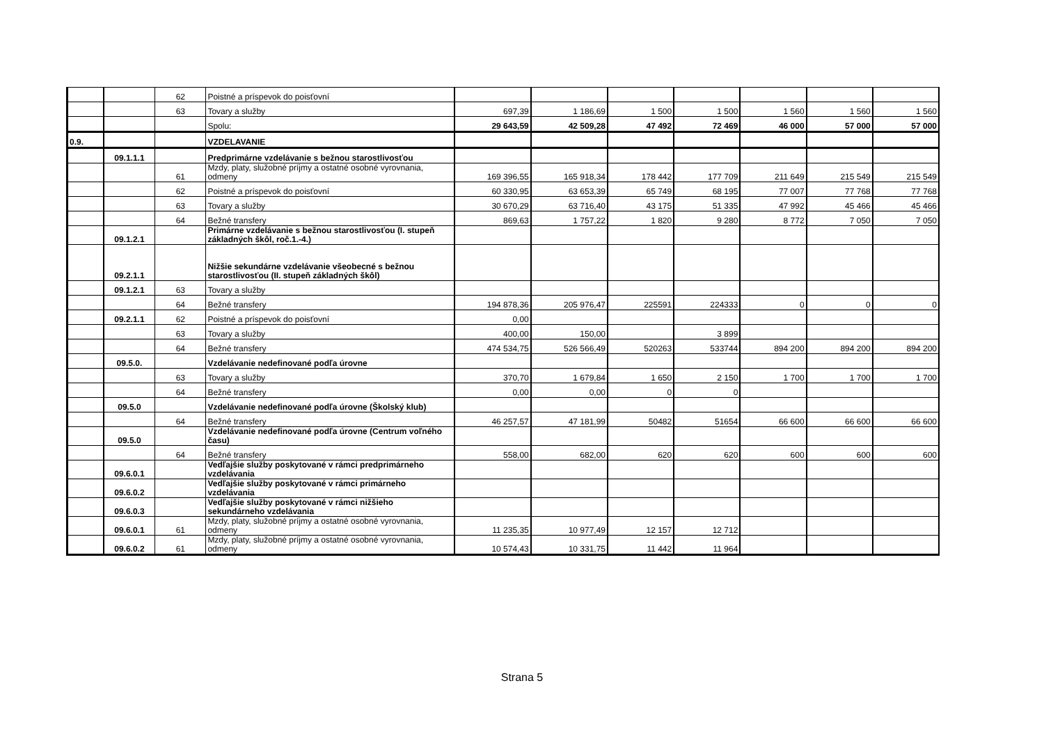| | | 62 | Poistné a príspevok do poisťovní | | | | | | | |
| | | 63 | Tovary a služby | 697,39 | 1 186,69 | 1 500 | 1 500 | 1 560 | 1 560 | 1 560 |
| | | | Spolu: | 29 643,59 | 42 509,28 | 47 492 | 72 469 | 46 000 | 57 000 | 57 000 |
| 0.9. | | | VZDELAVANIE | | | | | | | |
| | 09.1.1.1 | | Predprimárne vzdelávanie s bežnou starostlivosťou | | | | | | | |
| | | 61 | Mzdy, platy, služobné príjmy a ostatné osobné vyrovnania, odmeny | 169 396,55 | 165 918,34 | 178 442 | 177 709 | 211 649 | 215 549 | 215 549 |
| | | 62 | Poistné a príspevok do poisťovní | 60 330,95 | 63 653,39 | 65 749 | 68 195 | 77 007 | 77 768 | 77 768 |
| | | 63 | Tovary a služby | 30 670,29 | 63 716,40 | 43 175 | 51 335 | 47 992 | 45 466 | 45 466 |
| | | 64 | Bežné transfery | 869,63 | 1 757,22 | 1 820 | 9 280 | 8 772 | 7 050 | 7 050 |
| | 09.1.2.1 | | Primárne vzdelávanie s bežnou starostlivosťou (I. stupeň základných škôl, roč.1.-4.) | | | | | | | |
| | 09.2.1.1 | | Nižšie sekundárne vzdelávanie všeobecné s bežnou starostlivosťou (II. stupeň základných škôl) | | | | | | | |
| | 09.1.2.1 | 63 | Tovary a služby | | | | | | | |
| | | 64 | Bežné transfery | 194 878,36 | 205 976,47 | 225591 | 224333 | 0 | 0 | 0 |
| | 09.2.1.1 | 62 | Poistné a príspevok do poisťovní | 0,00 | | | | | | |
| | | 63 | Tovary a služby | 400,00 | 150,00 | | 3 899 | | | |
| | | 64 | Bežné transfery | 474 534,75 | 526 566,49 | 520263 | 533744 | 894 200 | 894 200 | 894 200 |
| | 09.5.0. | | Vzdelávanie nedefinované podľa úrovne | | | | | | | |
| | | 63 | Tovary a služby | 370,70 | 1 679,84 | 1 650 | 2 150 | 1 700 | 1 700 | 1 700 |
| | | 64 | Bežné transfery | 0,00 | 0,00 | 0 | 0 | | | |
| | 09.5.0 | | Vzdelávanie nedefinované podľa úrovne (Školský klub) | | | | | | | |
| | | 64 | Bežné transfery | 46 257,57 | 47 181,99 | 50482 | 51654 | 66 600 | 66 600 | 66 600 |
| | 09.5.0 | | Vzdelávanie nedefinované podľa úrovne (Centrum voľného času) | | | | | | | |
| | | 64 | Bežné transfery | 558,00 | 682,00 | 620 | 620 | 600 | 600 | 600 |
| | 09.6.0.1 | | Vedľajšie služby poskytované v rámci predprimárneho vzdelávania | | | | | | | |
| | 09.6.0.2 | | Vedľajšie služby poskytované v rámci primárneho vzdelávania | | | | | | | |
| | 09.6.0.3 | | Vedľajšie služby poskytované v rámci nižšieho sekundárneho vzdelávania | | | | | | | |
| | 09.6.0.1 | 61 | Mzdy, platy, služobné príjmy a ostatné osobné vyrovnania, odmeny | 11 235,35 | 10 977,49 | 12 157 | 12 712 | | | |
| | 09.6.0.2 | 61 | Mzdy, platy, služobné príjmy a ostatné osobné vyrovnania, odmeny | 10 574,43 | 10 331,75 | 11 442 | 11 964 | | | |
Strana 5